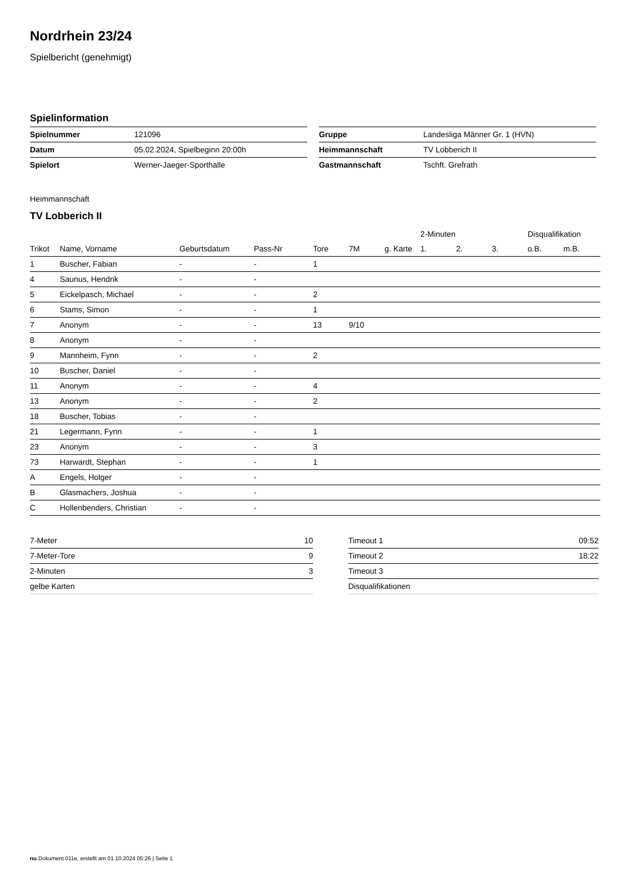Nordrhein 23/24
Spielbericht (genehmigt)
Spielinformation
| Spielnummer | 121096 |
| Datum | 05.02.2024, Spielbeginn 20:00h |
| Spielort | Werner-Jaeger-Sporthalle |
| Gruppe | Landesliga Männer Gr. 1 (HVN) |
| Heimmannschaft | TV Lobberich II |
| Gastmannschaft | Tschft. Grefrath |
Heimmannschaft
TV Lobberich II
| | | | | | | | 2-Minuten | | | Disqualifikation | |
| --- | --- | --- | --- | --- | --- | --- | --- | --- | --- | --- | --- |
| Trikot | Name, Vorname | Geburtsdatum | Pass-Nr | Tore | 7M | g. Karte | 1. | 2. | 3. | o.B. | m.B. |
| 1 | Buscher, Fabian | - | - | 1 | | | | | | | |
| 4 | Saunus, Hendrik | - | - | | | | | | | | |
| 5 | Eickelpasch, Michael | - | - | 2 | | | | | | | |
| 6 | Stams, Simon | - | - | 1 | | | | | | | |
| 7 | Anonym | - | - | 13 | 9/10 | | | | | | |
| 8 | Anonym | - | - | | | | | | | | |
| 9 | Mannheim, Fynn | - | - | 2 | | | | | | | |
| 10 | Buscher, Daniel | - | - | | | | | | | | |
| 11 | Anonym | - | - | 4 | | | | | | | |
| 13 | Anonym | - | - | 2 | | | | | | | |
| 18 | Buscher, Tobias | - | - | | | | | | | | |
| 21 | Legermann, Fynn | - | - | 1 | | | | | | | |
| 23 | Anonym | - | - | 3 | | | | | | | |
| 73 | Harwardt, Stephan | - | - | 1 | | | | | | | |
| A | Engels, Holger | - | - | | | | | | | | |
| B | Glasmachers, Joshua | - | - | | | | | | | | |
| C | Hollenbenders, Christian | - | - | | | | | | | | |
| 7-Meter | 10 |
| 7-Meter-Tore | 9 |
| 2-Minuten | 3 |
| gelbe Karten | |
| Timeout 1 | 09:52 |
| Timeout 2 | 18:22 |
| Timeout 3 | |
| Disqualifikationen | |
nu.Dokument 011e, erstellt am 01.10.2024 05:26 | Seite 1